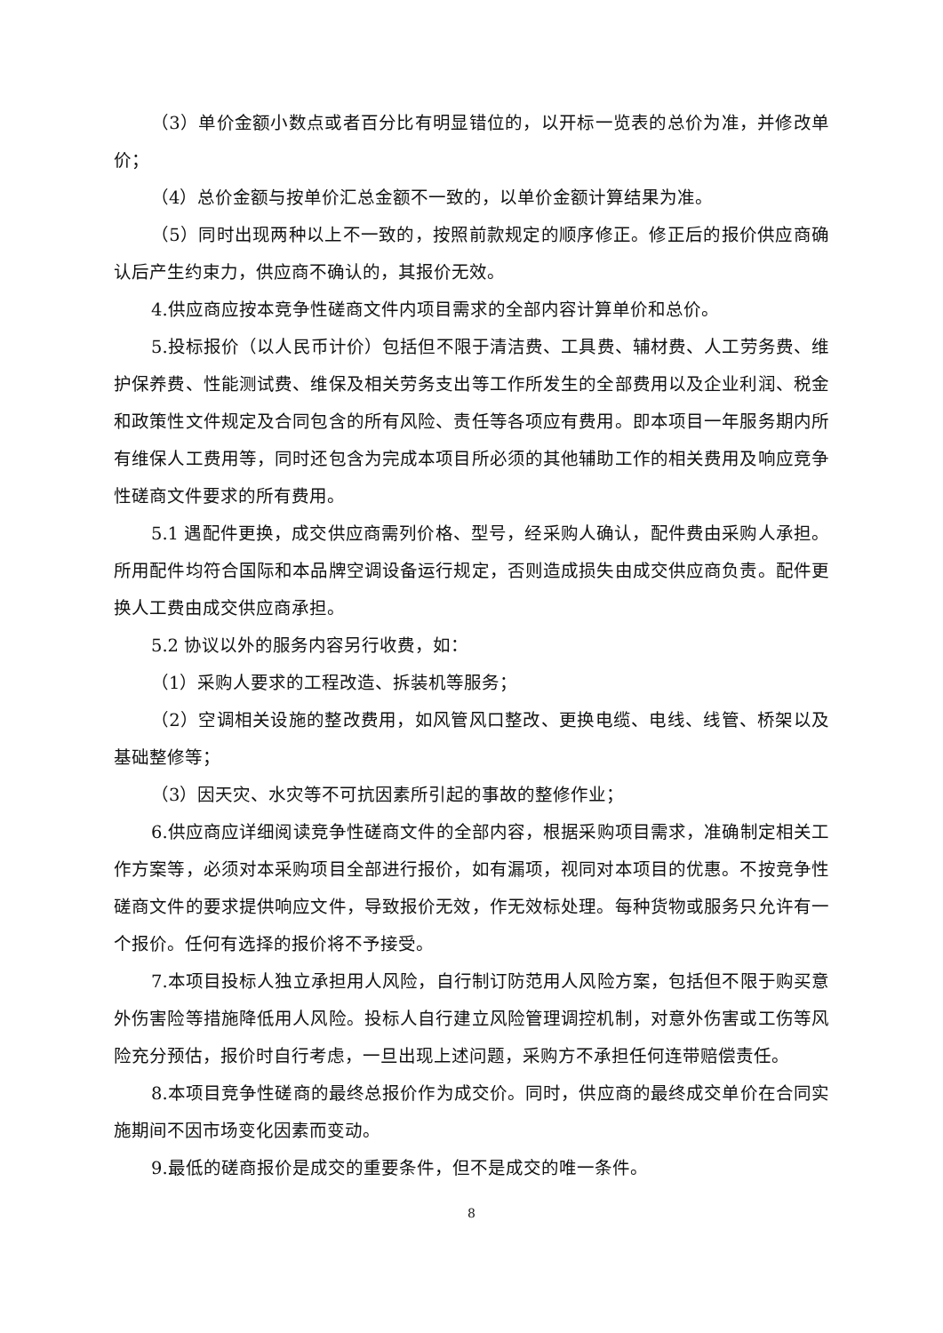（3）单价金额小数点或者百分比有明显错位的，以开标一览表的总价为准，并修改单价；
（4）总价金额与按单价汇总金额不一致的，以单价金额计算结果为准。
（5）同时出现两种以上不一致的，按照前款规定的顺序修正。修正后的报价供应商确认后产生约束力，供应商不确认的，其报价无效。
4.供应商应按本竞争性磋商文件内项目需求的全部内容计算单价和总价。
5.投标报价（以人民币计价）包括但不限于清洁费、工具费、辅材费、人工劳务费、维护保养费、性能测试费、维保及相关劳务支出等工作所发生的全部费用以及企业利润、税金和政策性文件规定及合同包含的所有风险、责任等各项应有费用。即本项目一年服务期内所有维保人工费用等，同时还包含为完成本项目所必须的其他辅助工作的相关费用及响应竞争性磋商文件要求的所有费用。
5.1 遇配件更换，成交供应商需列价格、型号，经采购人确认，配件费由采购人承担。所用配件均符合国际和本品牌空调设备运行规定，否则造成损失由成交供应商负责。配件更换人工费由成交供应商承担。
5.2 协议以外的服务内容另行收费，如：
（1）采购人要求的工程改造、拆装机等服务；
（2）空调相关设施的整改费用，如风管风口整改、更换电缆、电线、线管、桥架以及基础整修等；
（3）因天灾、水灾等不可抗因素所引起的事故的整修作业；
6.供应商应详细阅读竞争性磋商文件的全部内容，根据采购项目需求，准确制定相关工作方案等，必须对本采购项目全部进行报价，如有漏项，视同对本项目的优惠。不按竞争性磋商文件的要求提供响应文件，导致报价无效，作无效标处理。每种货物或服务只允许有一个报价。任何有选择的报价将不予接受。
7.本项目投标人独立承担用人风险，自行制订防范用人风险方案，包括但不限于购买意外伤害险等措施降低用人风险。投标人自行建立风险管理调控机制，对意外伤害或工伤等风险充分预估，报价时自行考虑，一旦出现上述问题，采购方不承担任何连带赔偿责任。
8.本项目竞争性磋商的最终总报价作为成交价。同时，供应商的最终成交单价在合同实施期间不因市场变化因素而变动。
9.最低的磋商报价是成交的重要条件，但不是成交的唯一条件。
8